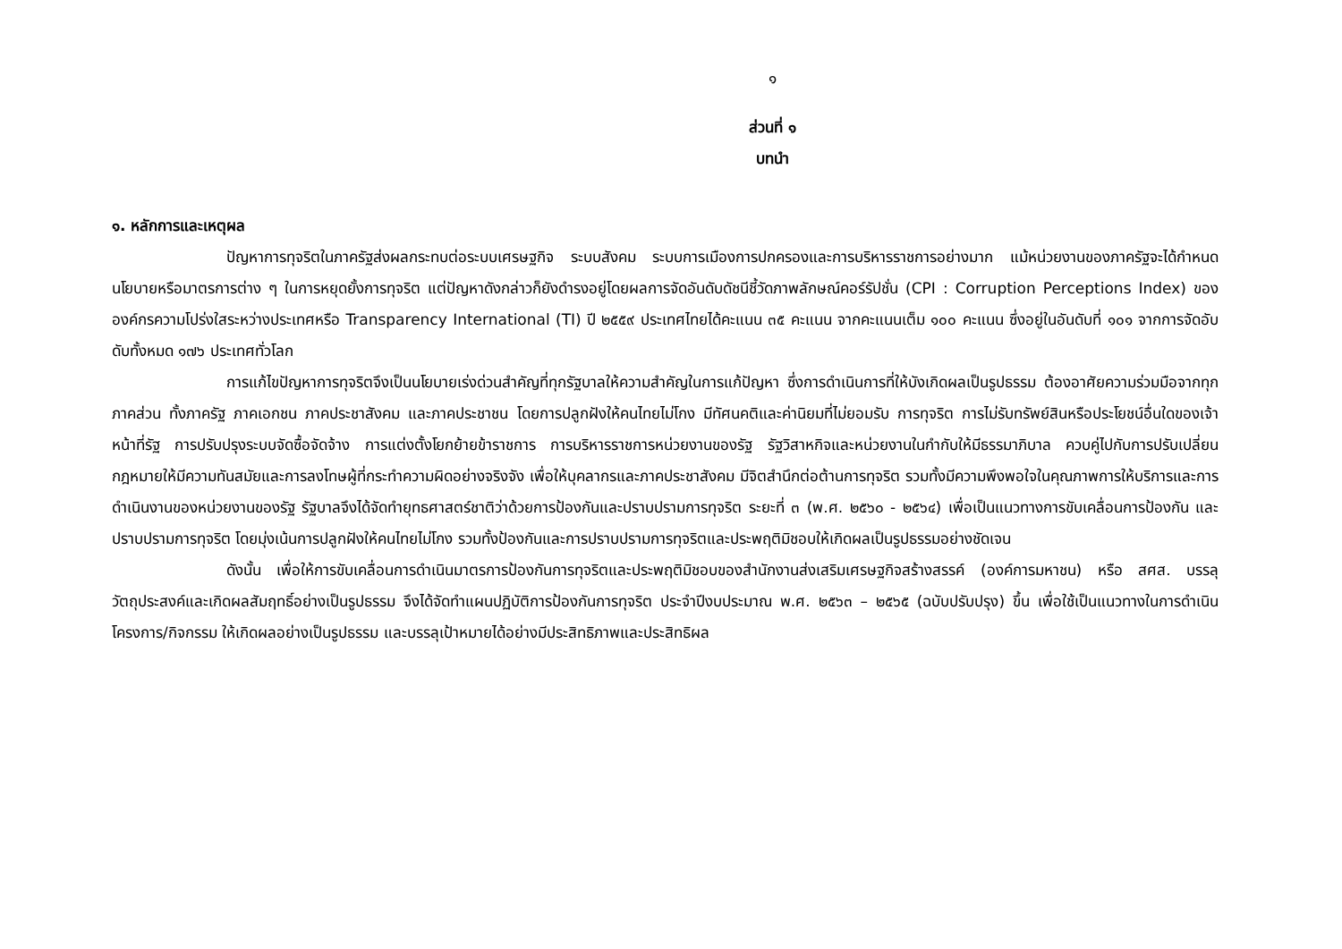๑
ส่วนที่ ๑
บทนำ
๑. หลักการและเหตุผล
ปัญหาการทุจริตในภาครัฐส่งผลกระทบต่อระบบเศรษฐกิจ ระบบสังคม ระบบการเมืองการปกครองและการบริหารราชการอย่างมาก แม้หน่วยงานของภาครัฐจะได้กำหนดนโยบายหรือมาตรการต่าง ๆ ในการหยุดยั้งการทุจริต แต่ปัญหาดังกล่าวก็ยังดำรงอยู่โดยผลการจัดอันดับดัชนีชี้วัดภาพลักษณ์คอร์รัปชั่น (CPI : Corruption Perceptions Index) ขององค์กรความโปร่งใสระหว่างประเทศหรือ Transparency International (TI) ปี ๒๕๕๙ ประเทศไทยได้คะแนน ๓๕ คะแนน จากคะแนนเต็ม ๑๐๐ คะแนน ซึ่งอยู่ในอันดับที่ ๑๐๑ จากการจัดอับดับทั้งหมด ๑๗๖ ประเทศทั่วโลก
การแก้ไขปัญหาการทุจริตจึงเป็นนโยบายเร่งด่วนสำคัญที่ทุกรัฐบาลให้ความสำคัญในการแก้ปัญหา ซึ่งการดำเนินการที่ให้บังเกิดผลเป็นรูปธรรม ต้องอาศัยความร่วมมือจากทุกภาคส่วน ทั้งภาครัฐ ภาคเอกชน ภาคประชาสังคม และภาคประชาชน โดยการปลูกฝังให้คนไทยไม่โกง มีทัศนคติและค่านิยมที่ไม่ยอมรับ การทุจริต การไม่รับทรัพย์สินหรือประโยชน์อื่นใดของเจ้าหน้าที่รัฐ การปรับปรุงระบบจัดซื้อจัดจ้าง การแต่งตั้งโยกย้ายข้าราชการ การบริหารราชการหน่วยงานของรัฐ รัฐวิสาหกิจและหน่วยงานในกำกับให้มีธรรมาภิบาล ควบคู่ไปกับการปรับเปลี่ยนกฎหมายให้มีความทันสมัยและการลงโทษผู้ที่กระทำความผิดอย่างจริงจัง เพื่อให้บุคลากรและภาคประชาสังคม มีจิตสำนึกต่อต้านการทุจริต รวมทั้งมีความพึงพอใจในคุณภาพการให้บริการและการดำเนินงานของหน่วยงานของรัฐ รัฐบาลจึงได้จัดทำยุทธศาสตร์ชาติว่าด้วยการป้องกันและปราบปรามการทุจริต ระยะที่ ๓ (พ.ศ. ๒๕๖๐ - ๒๕๖๔) เพื่อเป็นแนวทางการขับเคลื่อนการป้องกัน และปราบปรามการทุจริต โดยมุ่งเน้นการปลูกฝังให้คนไทยไม่โกง รวมทั้งป้องกันและการปราบปรามการทุจริตและประพฤติมิชอบให้เกิดผลเป็นรูปธรรมอย่างชัดเจน
ดังนั้น เพื่อให้การขับเคลื่อนการดำเนินมาตรการป้องกันการทุจริตและประพฤติมิชอบของสำนักงานส่งเสริมเศรษฐกิจสร้างสรรค์ (องค์การมหาชน) หรือ สศส. บรรลุวัตถุประสงค์และเกิดผลสัมฤทธิ์อย่างเป็นรูปธรรม จึงได้จัดทำแผนปฏิบัติการป้องกันการทุจริต ประจำปีงบประมาณ พ.ศ. ๒๕๖๓ – ๒๕๖๕ (ฉบับปรับปรุง) ขึ้น เพื่อใช้เป็นแนวทางในการดำเนินโครงการ/กิจกรรม ให้เกิดผลอย่างเป็นรูปธรรม และบรรลุเป้าหมายได้อย่างมีประสิทธิภาพและประสิทธิผล